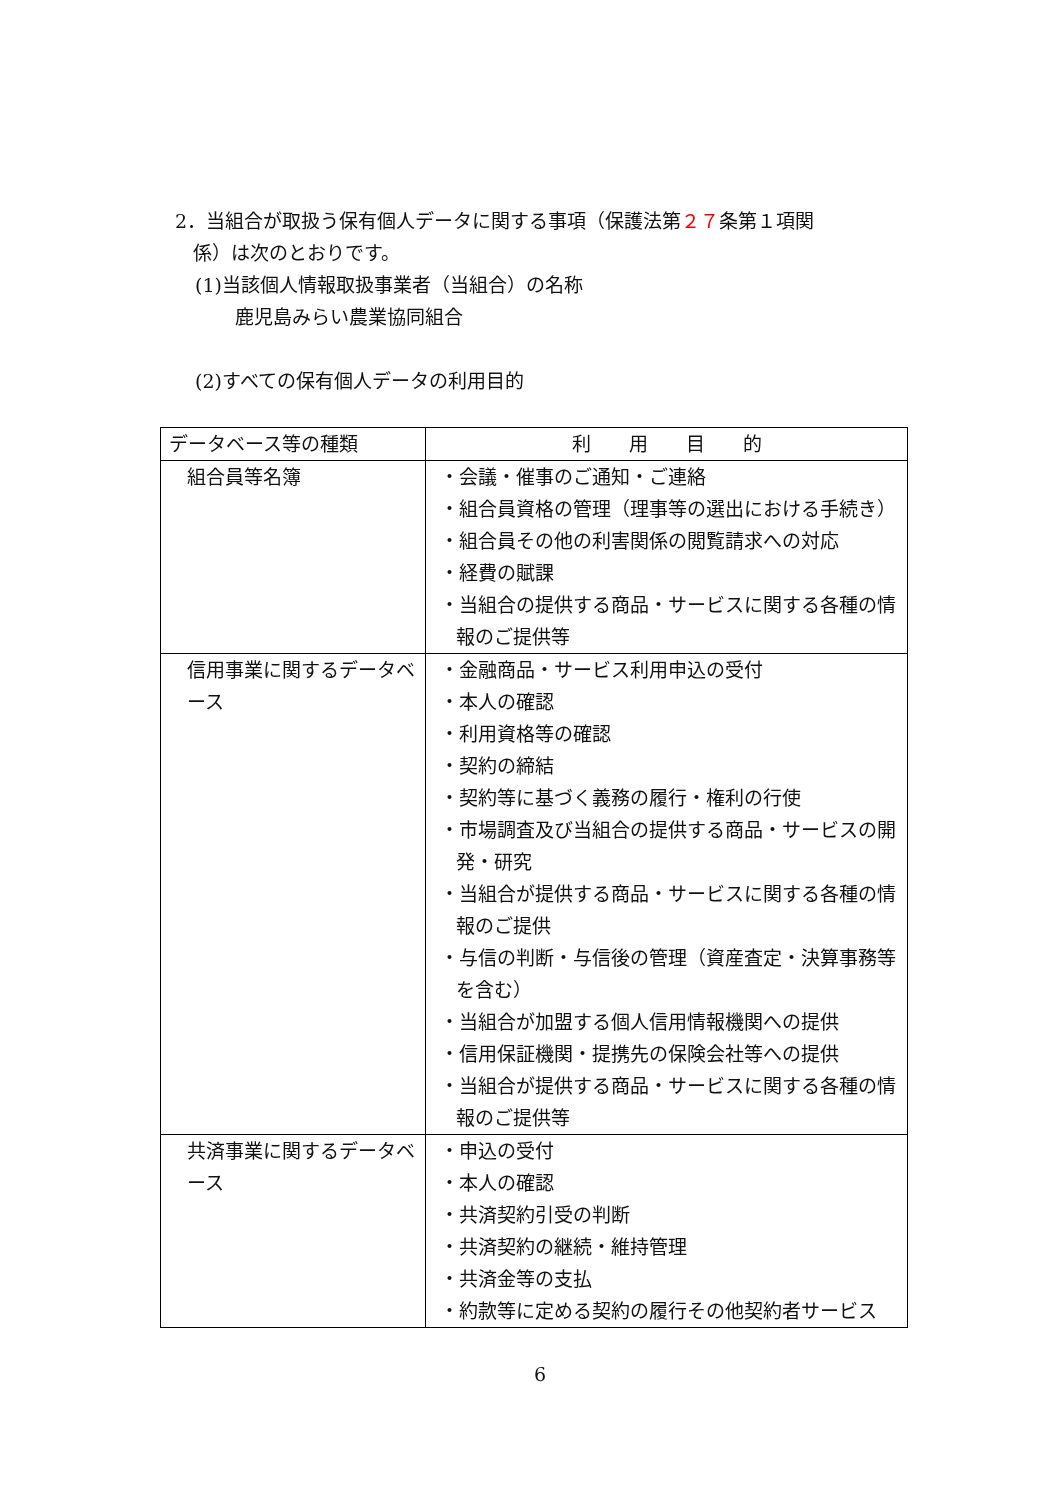2．当組合が取扱う保有個人データに関する事項（保護法第２７条第１項関
係）は次のとおりです。
(1)当該個人情報取扱事業者（当組合）の名称
鹿児島みらい農業協同組合
(2)すべての保有個人データの利用目的
| データベース等の種類 | 利 用 目 的 |
| --- | --- |
| 組合員等名簿 | ・会議・催事のご通知・ご連絡 ・組合員資格の管理（理事等の選出における手続き） ・組合員その他の利害関係の閲覧請求への対応 ・経費の賦課 ・当組合の提供する商品・サービスに関する各種の情 報のご提供等 |
| 信用事業に関するデータベース | ・金融商品・サービス利用申込の受付 ・本人の確認 ・利用資格等の確認 ・契約の締結 ・契約等に基づく義務の履行・権利の行使 ・市場調査及び当組合の提供する商品・サービスの開 発・研究 ・当組合が提供する商品・サービスに関する各種の情 報のご提供 ・与信の判断・与信後の管理（資産査定・決算事務等 を含む） ・当組合が加盟する個人信用情報機関への提供 ・信用保証機関・提携先の保険会社等への提供 ・当組合が提供する商品・サービスに関する各種の情 報のご提供等 |
| 共済事業に関するデータベース | ・申込の受付 ・本人の確認 ・共済契約引受の判断 ・共済契約の継続・維持管理 ・共済金等の支払 ・約款等に定める契約の履行その他契約者サービス |
6